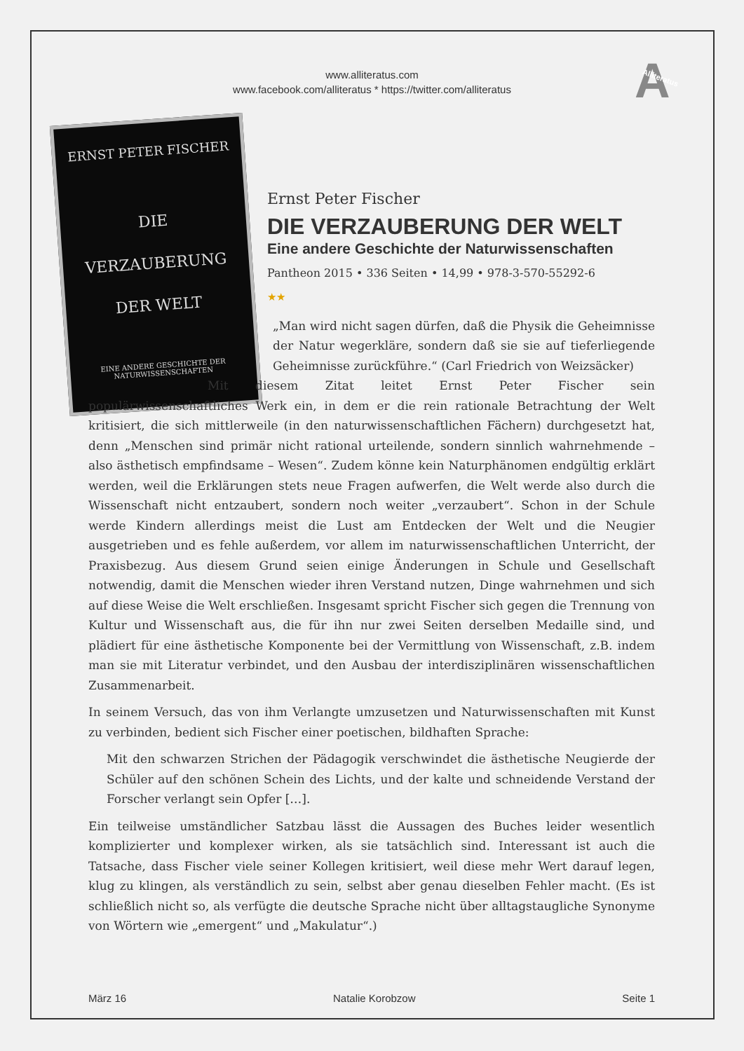www.alliteratus.com
www.facebook.com/alliteratus * https://twitter.com/alliteratus
A Alliteratus
ERNST PETER FISCHER
DIE
VERZAUBERUNG
DER WELT
EINE ANDERE GESCHICHTE DER NATURWISSENSCHAFTEN
Ernst Peter Fischer
DIE VERZAUBERUNG DER WELT
Eine andere Geschichte der Naturwissenschaften
Pantheon 2015 • 336 Seiten • 14,99 • 978-3-570-55292-6
★★
„Man wird nicht sagen dürfen, daß die Physik die Geheimnisse der Natur wegerkläre, sondern daß sie sie auf tieferliegende Geheimnisse zurückführe.“ (Carl Friedrich von Weizsäcker)
Mit diesem Zitat leitet Ernst Peter Fischer sein populärwissenschaftliches Werk ein, in dem er die rein rationale Betrachtung der Welt kritisiert, die sich mittlerweile (in den naturwissenschaftlichen Fächern) durchgesetzt hat, denn „Menschen sind primär nicht rational urteilende, sondern sinnlich wahrnehmende – also ästhetisch empfindsame – Wesen“. Zudem könne kein Naturphänomen endgültig erklärt werden, weil die Erklärungen stets neue Fragen aufwerfen, die Welt werde also durch die Wissenschaft nicht entzaubert, sondern noch weiter „verzaubert“. Schon in der Schule werde Kindern allerdings meist die Lust am Entdecken der Welt und die Neugier ausgetrieben und es fehle außerdem, vor allem im naturwissenschaftlichen Unterricht, der Praxisbezug. Aus diesem Grund seien einige Änderungen in Schule und Gesellschaft notwendig, damit die Menschen wieder ihren Verstand nutzen, Dinge wahrnehmen und sich auf diese Weise die Welt erschließen. Insgesamt spricht Fischer sich gegen die Trennung von Kultur und Wissenschaft aus, die für ihn nur zwei Seiten derselben Medaille sind, und plädiert für eine ästhetische Komponente bei der Vermittlung von Wissenschaft, z.B. indem man sie mit Literatur verbindet, und den Ausbau der interdisziplinären wissenschaftlichen Zusammenarbeit.
In seinem Versuch, das von ihm Verlangte umzusetzen und Naturwissenschaften mit Kunst zu verbinden, bedient sich Fischer einer poetischen, bildhaften Sprache:
Mit den schwarzen Strichen der Pädagogik verschwindet die ästhetische Neugierde der Schüler auf den schönen Schein des Lichts, und der kalte und schneidende Verstand der Forscher verlangt sein Opfer […].
Ein teilweise umständlicher Satzbau lässt die Aussagen des Buches leider wesentlich komplizierter und komplexer wirken, als sie tatsächlich sind. Interessant ist auch die Tatsache, dass Fischer viele seiner Kollegen kritisiert, weil diese mehr Wert darauf legen, klug zu klingen, als verständlich zu sein, selbst aber genau dieselben Fehler macht. (Es ist schließlich nicht so, als verfügte die deutsche Sprache nicht über alltagstaugliche Synonyme von Wörtern wie „emergent“ und „Makulatur“.)
März 16 Natalie Korobzow Seite 1